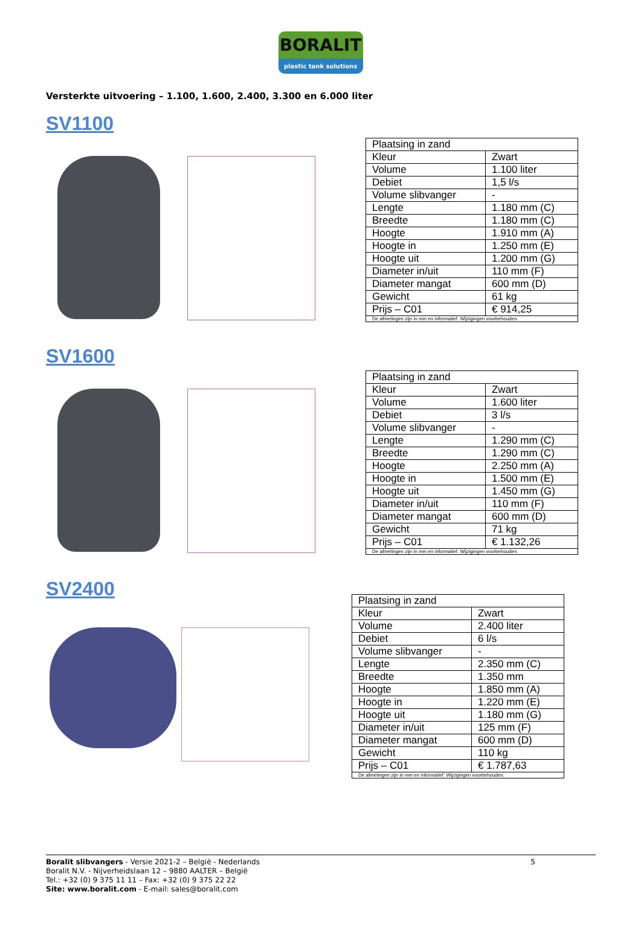BORALIT
plastic tank solutions
Versterkte uitvoering – 1.100, 1.600, 2.400, 3.300 en 6.000 liter
SV1100
| Plaatsing in zand | |
| Kleur | Zwart |
| Volume | 1.100 liter |
| Debiet | 1,5 l/s |
| Volume slibvanger | - |
| Lengte | 1.180 mm (C) |
| Breedte | 1.180 mm (C) |
| Hoogte | 1.910 mm (A) |
| Hoogte in | 1.250 mm (E) |
| Hoogte uit | 1.200 mm (G) |
| Diameter in/uit | 110 mm (F) |
| Diameter mangat | 600 mm (D) |
| Gewicht | 61 kg |
| Prijs – C01 | € 914,25 |
| De afmetingen zijn in mm en informatief. Wijzigingen voorbehouden. | |
SV1600
| Plaatsing in zand | |
| Kleur | Zwart |
| Volume | 1.600 liter |
| Debiet | 3 l/s |
| Volume slibvanger | - |
| Lengte | 1.290 mm (C) |
| Breedte | 1.290 mm (C) |
| Hoogte | 2.250 mm (A) |
| Hoogte in | 1.500 mm (E) |
| Hoogte uit | 1.450 mm (G) |
| Diameter in/uit | 110 mm (F) |
| Diameter mangat | 600 mm (D) |
| Gewicht | 71 kg |
| Prijs – C01 | € 1.132,26 |
| De afmetingen zijn in mm en informatief. Wijzigingen voorbehouden. | |
SV2400
| Plaatsing in zand | |
| Kleur | Zwart |
| Volume | 2.400 liter |
| Debiet | 6 l/s |
| Volume slibvanger | - |
| Lengte | 2.350 mm (C) |
| Breedte | 1.350 mm |
| Hoogte | 1.850 mm (A) |
| Hoogte in | 1.220 mm (E) |
| Hoogte uit | 1.180 mm (G) |
| Diameter in/uit | 125 mm (F) |
| Diameter mangat | 600 mm (D) |
| Gewicht | 110 kg |
| Prijs – C01 | € 1.787,63 |
| De afmetingen zijn in mm en informatief. Wijzigingen voorbehouden. | |
5 Boralit slibvangers - Versie 2021-2 – België - Nederlands
Boralit N.V. - Nijverheidslaan 12 – 9880 AALTER – België
Tel.: +32 (0) 9 375 11 11 – Fax: +32 (0) 9 375 22 22
Site: www.boralit.com - E-mail: sales@boralit.com